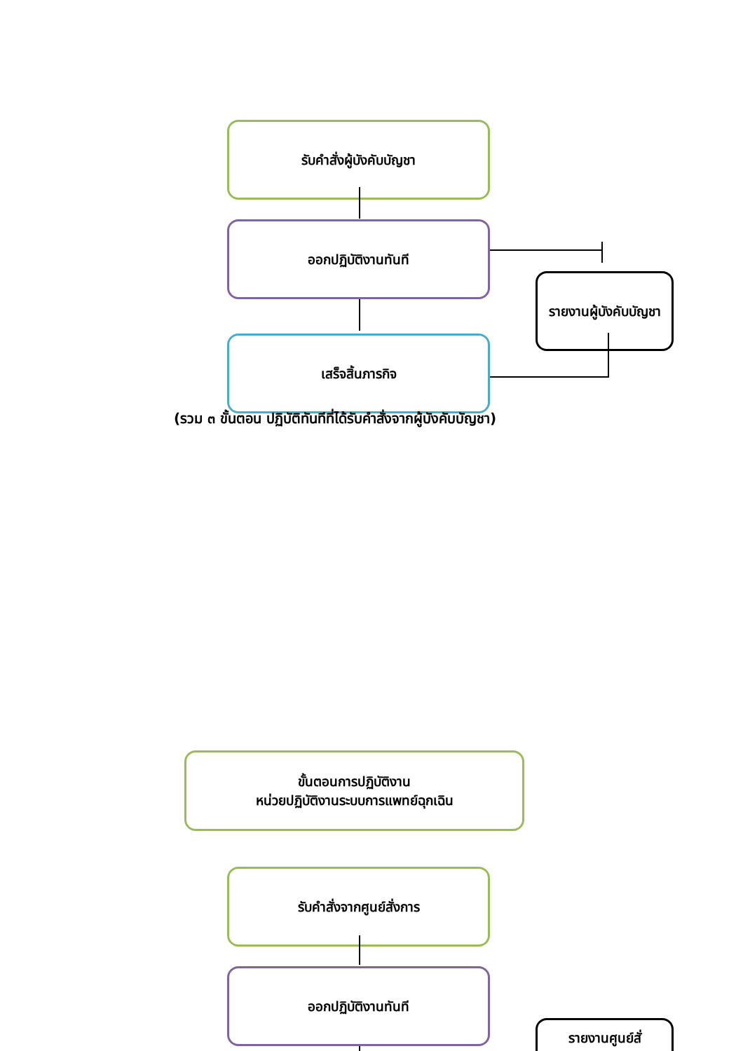รับคำสั่งผู้บังคับบัญชา
ออกปฏิบัติงานทันที
รายงานผู้บังคับบัญชา
เสร็จสิ้นภารกิจ
(รวม ๓ ขั้นตอน ปฏิบัติทันทีที่ได้รับคำสั่งจากผู้บังคับบัญชา)
ขั้นตอนการปฏิบัติงาน
หน่วยปฏิบัติงานระบบการแพทย์ฉุกเฉิน
รับคำสั่งจากศูนย์สั่งการ
ออกปฏิบัติงานทันที
รายงานศูนย์สั่